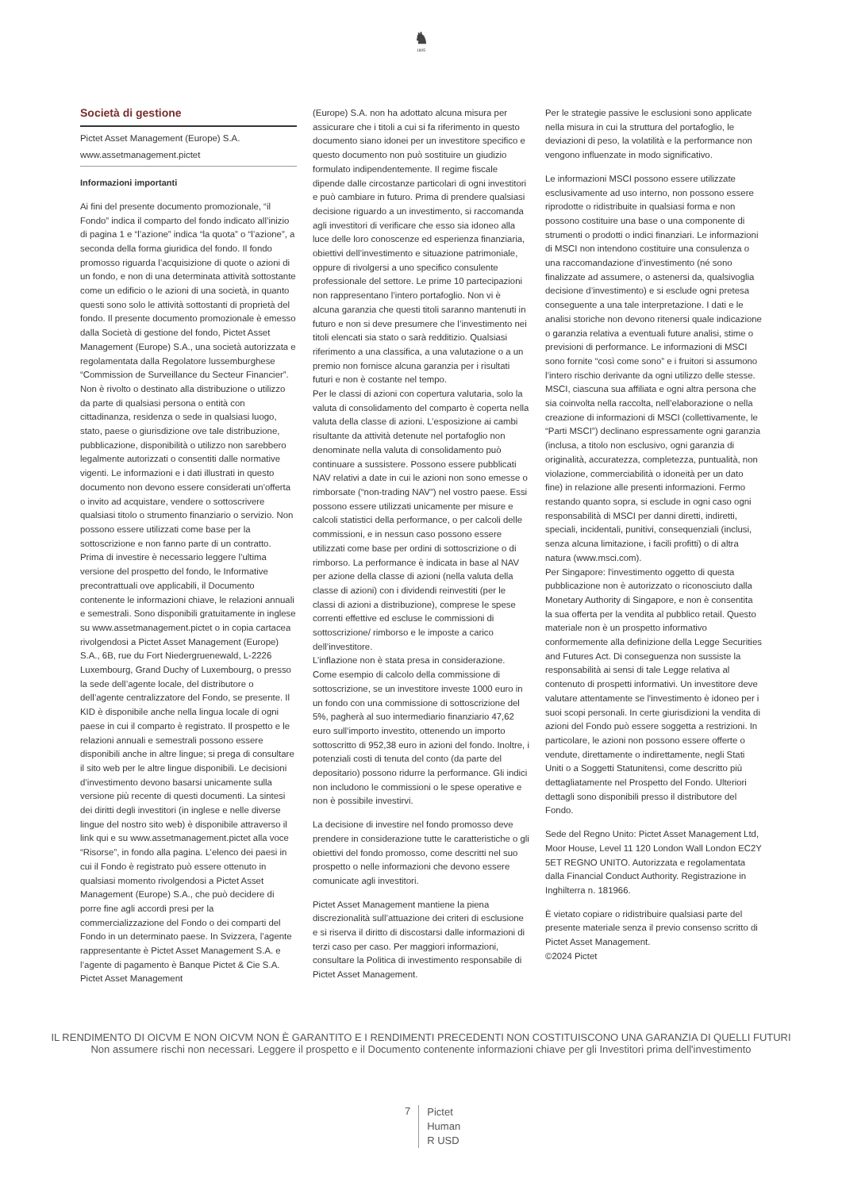♞
1805
Società di gestione
Pictet Asset Management (Europe) S.A.
www.assetmanagement.pictet
Informazioni importanti
Ai fini del presente documento promozionale, “il Fondo” indica il comparto del fondo indicato all’inizio di pagina 1 e “l’azione” indica “la quota” o “l’azione”, a seconda della forma giuridica del fondo. Il fondo promosso riguarda l’acquisizione di quote o azioni di un fondo, e non di una determinata attività sottostante come un edificio o le azioni di una società, in quanto questi sono solo le attività sottostanti di proprietà del fondo. Il presente documento promozionale è emesso dalla Società di gestione del fondo, Pictet Asset Management (Europe) S.A., una società autorizzata e regolamentata dalla Regolatore lussemburghese “Commission de Surveillance du Secteur Financier”. Non è rivolto o destinato alla distribuzione o utilizzo da parte di qualsiasi persona o entità con cittadinanza, residenza o sede in qualsiasi luogo, stato, paese o giurisdizione ove tale distribuzione, pubblicazione, disponibilità o utilizzo non sarebbero legalmente autorizzati o consentiti dalle normative vigenti. Le informazioni e i dati illustrati in questo documento non devono essere considerati un’offerta o invito ad acquistare, vendere o sottoscrivere qualsiasi titolo o strumento finanziario o servizio. Non possono essere utilizzati come base per la sottoscrizione e non fanno parte di un contratto. Prima di investire è necessario leggere l’ultima versione del prospetto del fondo, le Informative precontrattuali ove applicabili, il Documento contenente le informazioni chiave, le relazioni annuali e semestrali. Sono disponibili gratuitamente in inglese su www.assetmanagement.pictet o in copia cartacea rivolgendosi a Pictet Asset Management (Europe) S.A., 6B, rue du Fort Niedergruenewald, L-2226 Luxembourg, Grand Duchy of Luxembourg, o presso la sede dell’agente locale, del distributore o dell’agente centralizzatore del Fondo, se presente. Il KID è disponibile anche nella lingua locale di ogni paese in cui il comparto è registrato. Il prospetto e le relazioni annuali e semestrali possono essere disponibili anche in altre lingue; si prega di consultare il sito web per le altre lingue disponibili. Le decisioni d’investimento devono basarsi unicamente sulla versione più recente di questi documenti. La sintesi dei diritti degli investitori (in inglese e nelle diverse lingue del nostro sito web) è disponibile attraverso il link qui e su www.assetmanagement.pictet alla voce “Risorse”, in fondo alla pagina. L’elenco dei paesi in cui il Fondo è registrato può essere ottenuto in qualsiasi momento rivolgendosi a Pictet Asset Management (Europe) S.A., che può decidere di porre fine agli accordi presi per la commercializzazione del Fondo o dei comparti del Fondo in un determinato paese. In Svizzera, l’agente rappresentante è Pictet Asset Management S.A. e l’agente di pagamento è Banque Pictet & Cie S.A. Pictet Asset Management
(Europe) S.A. non ha adottato alcuna misura per assicurare che i titoli a cui si fa riferimento in questo documento siano idonei per un investitore specifico e questo documento non può sostituire un giudizio formulato indipendentemente. Il regime fiscale dipende dalle circostanze particolari di ogni investitori e può cambiare in futuro. Prima di prendere qualsiasi decisione riguardo a un investimento, si raccomanda agli investitori di verificare che esso sia idoneo alla luce delle loro conoscenze ed esperienza finanziaria, obiettivi dell’investimento e situazione patrimoniale, oppure di rivolgersi a uno specifico consulente professionale del settore. Le prime 10 partecipazioni non rappresentano l’intero portafoglio. Non vi è alcuna garanzia che questi titoli saranno mantenuti in futuro e non si deve presumere che l’investimento nei titoli elencati sia stato o sarà redditizio. Qualsiasi riferimento a una classifica, a una valutazione o a un premio non fornisce alcuna garanzia per i risultati futuri e non è costante nel tempo.
Per le classi di azioni con copertura valutaria, solo la valuta di consolidamento del comparto è coperta nella valuta della classe di azioni. L’esposizione ai cambi risultante da attività detenute nel portafoglio non denominate nella valuta di consolidamento può continuare a sussistere. Possono essere pubblicati NAV relativi a date in cui le azioni non sono emesse o rimborsate (“non-trading NAV”) nel vostro paese. Essi possono essere utilizzati unicamente per misure e calcoli statistici della performance, o per calcoli delle commissioni, e in nessun caso possono essere utilizzati come base per ordini di sottoscrizione o di rimborso. La performance è indicata in base al NAV per azione della classe di azioni (nella valuta della classe di azioni) con i dividendi reinvestiti (per le classi di azioni a distribuzione), comprese le spese correnti effettive ed escluse le commissioni di sottoscrizione/ rimborso e le imposte a carico dell’investitore.
L’inflazione non è stata presa in considerazione. Come esempio di calcolo della commissione di sottoscrizione, se un investitore investe 1000 euro in un fondo con una commissione di sottoscrizione del 5%, pagherà al suo intermediario finanziario 47,62 euro sull’importo investito, ottenendo un importo sottoscritto di 952,38 euro in azioni del fondo. Inoltre, i potenziali costi di tenuta del conto (da parte del depositario) possono ridurre la performance. Gli indici non includono le commissioni o le spese operative e non è possibile investirvi.
La decisione di investire nel fondo promosso deve prendere in considerazione tutte le caratteristiche o gli obiettivi del fondo promosso, come descritti nel suo prospetto o nelle informazioni che devono essere comunicate agli investitori.
Pictet Asset Management mantiene la piena discrezionalità sull’attuazione dei criteri di esclusione e si riserva il diritto di discostarsi dalle informazioni di terzi caso per caso. Per maggiori informazioni, consultare la Politica di investimento responsabile di Pictet Asset Management.
Per le strategie passive le esclusioni sono applicate nella misura in cui la struttura del portafoglio, le deviazioni di peso, la volatilità e la performance non vengono influenzate in modo significativo.
Le informazioni MSCI possono essere utilizzate esclusivamente ad uso interno, non possono essere riprodotte o ridistribuite in qualsiasi forma e non possono costituire una base o una componente di strumenti o prodotti o indici finanziari. Le informazioni di MSCI non intendono costituire una consulenza o una raccomandazione d’investimento (né sono finalizzate ad assumere, o astenersi da, qualsivoglia decisione d’investimento) e si esclude ogni pretesa conseguente a una tale interpretazione. I dati e le analisi storiche non devono ritenersi quale indicazione o garanzia relativa a eventuali future analisi, stime o previsioni di performance. Le informazioni di MSCI sono fornite “così come sono” e i fruitori si assumono l’intero rischio derivante da ogni utilizzo delle stesse. MSCI, ciascuna sua affiliata e ogni altra persona che sia coinvolta nella raccolta, nell’elaborazione o nella creazione di informazioni di MSCI (collettivamente, le “Parti MSCI”) declinano espressamente ogni garanzia (inclusa, a titolo non esclusivo, ogni garanzia di originalità, accuratezza, completezza, puntualità, non violazione, commerciabilità o idoneità per un dato fine) in relazione alle presenti informazioni. Fermo restando quanto sopra, si esclude in ogni caso ogni responsabilità di MSCI per danni diretti, indiretti, speciali, incidentali, punitivi, consequenziali (inclusi, senza alcuna limitazione, i facili profitti) o di altra natura (www.msci.com).
Per Singapore: l'investimento oggetto di questa pubblicazione non è autorizzato o riconosciuto dalla Monetary Authority di Singapore, e non è consentita la sua offerta per la vendita al pubblico retail. Questo materiale non è un prospetto informativo conformemente alla definizione della Legge Securities and Futures Act. Di conseguenza non sussiste la responsabilità ai sensi di tale Legge relativa al contenuto di prospetti informativi. Un investitore deve valutare attentamente se l'investimento è idoneo per i suoi scopi personali. In certe giurisdizioni la vendita di azioni del Fondo può essere soggetta a restrizioni. In particolare, le azioni non possono essere offerte o vendute, direttamente o indirettamente, negli Stati Uniti o a Soggetti Statunitensi, come descritto più dettagliatamente nel Prospetto del Fondo. Ulteriori dettagli sono disponibili presso il distributore del Fondo.
Sede del Regno Unito: Pictet Asset Management Ltd, Moor House, Level 11 120 London Wall London EC2Y 5ET REGNO UNITO. Autorizzata e regolamentata dalla Financial Conduct Authority. Registrazione in Inghilterra n. 181966.
È vietato copiare o ridistribuire qualsiasi parte del presente materiale senza il previo consenso scritto di Pictet Asset Management.
©2024 Pictet
IL RENDIMENTO DI OICVM E NON OICVM NON È GARANTITO E I RENDIMENTI PRECEDENTI NON COSTITUISCONO UNA GARANZIA DI QUELLI FUTURI
Non assumere rischi non necessari. Leggere il prospetto e il Documento contenente informazioni chiave per gli Investitori prima dell'investimento
7
Pictet
Human
R USD